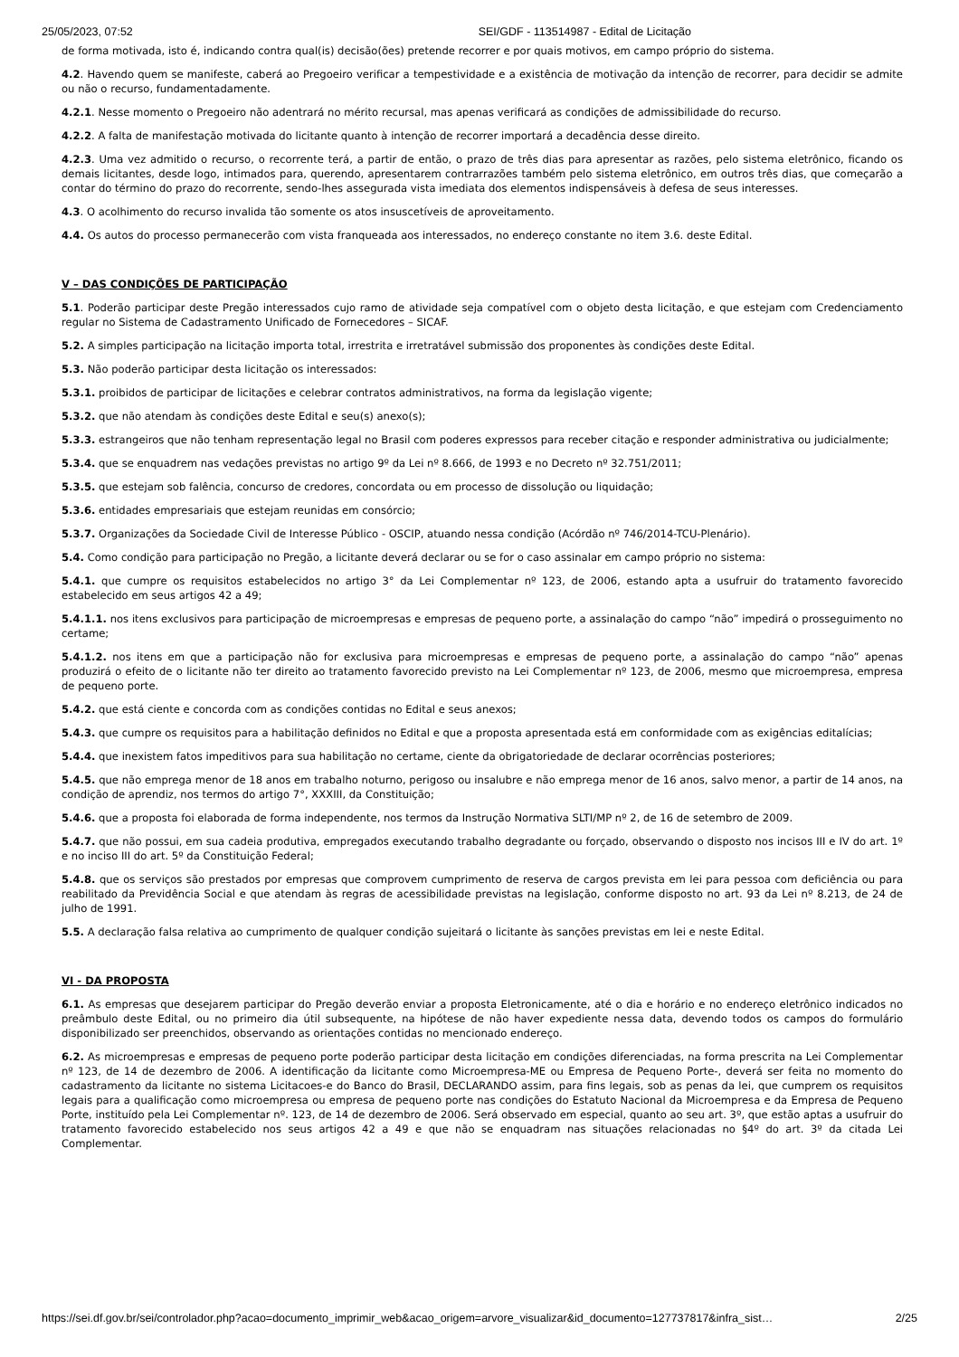25/05/2023, 07:52 SEI/GDF - 113514987 - Edital de Licitação
de forma motivada, isto é, indicando contra qual(is) decisão(ões) pretende recorrer e por quais motivos, em campo próprio do sistema.
4.2. Havendo quem se manifeste, caberá ao Pregoeiro verificar a tempestividade e a existência de motivação da intenção de recorrer, para decidir se admite ou não o recurso, fundamentadamente.
4.2.1. Nesse momento o Pregoeiro não adentrará no mérito recursal, mas apenas verificará as condições de admissibilidade do recurso.
4.2.2. A falta de manifestação motivada do licitante quanto à intenção de recorrer importará a decadência desse direito.
4.2.3. Uma vez admitido o recurso, o recorrente terá, a partir de então, o prazo de três dias para apresentar as razões, pelo sistema eletrônico, ficando os demais licitantes, desde logo, intimados para, querendo, apresentarem contrarrazões também pelo sistema eletrônico, em outros três dias, que começarão a contar do término do prazo do recorrente, sendo-lhes assegurada vista imediata dos elementos indispensáveis à defesa de seus interesses.
4.3. O acolhimento do recurso invalida tão somente os atos insuscetíveis de aproveitamento.
4.4. Os autos do processo permanecerão com vista franqueada aos interessados, no endereço constante no item 3.6. deste Edital.
V – DAS CONDIÇÕES DE PARTICIPAÇÃO
5.1. Poderão participar deste Pregão interessados cujo ramo de atividade seja compatível com o objeto desta licitação, e que estejam com Credenciamento regular no Sistema de Cadastramento Unificado de Fornecedores – SICAF.
5.2. A simples participação na licitação importa total, irrestrita e irretratável submissão dos proponentes às condições deste Edital.
5.3. Não poderão participar desta licitação os interessados:
5.3.1. proibidos de participar de licitações e celebrar contratos administrativos, na forma da legislação vigente;
5.3.2. que não atendam às condições deste Edital e seu(s) anexo(s);
5.3.3. estrangeiros que não tenham representação legal no Brasil com poderes expressos para receber citação e responder administrativa ou judicialmente;
5.3.4. que se enquadrem nas vedações previstas no artigo 9º da Lei nº 8.666, de 1993 e no Decreto nº 32.751/2011;
5.3.5. que estejam sob falência, concurso de credores, concordata ou em processo de dissolução ou liquidação;
5.3.6. entidades empresariais que estejam reunidas em consórcio;
5.3.7. Organizações da Sociedade Civil de Interesse Público - OSCIP, atuando nessa condição (Acórdão nº 746/2014-TCU-Plenário).
5.4. Como condição para participação no Pregão, a licitante deverá declarar ou se for o caso assinalar em campo próprio no sistema:
5.4.1. que cumpre os requisitos estabelecidos no artigo 3° da Lei Complementar nº 123, de 2006, estando apta a usufruir do tratamento favorecido estabelecido em seus artigos 42 a 49;
5.4.1.1. nos itens exclusivos para participação de microempresas e empresas de pequeno porte, a assinalação do campo “não” impedirá o prosseguimento no certame;
5.4.1.2. nos itens em que a participação não for exclusiva para microempresas e empresas de pequeno porte, a assinalação do campo “não” apenas produzirá o efeito de o licitante não ter direito ao tratamento favorecido previsto na Lei Complementar nº 123, de 2006, mesmo que microempresa, empresa de pequeno porte.
5.4.2. que está ciente e concorda com as condições contidas no Edital e seus anexos;
5.4.3. que cumpre os requisitos para a habilitação definidos no Edital e que a proposta apresentada está em conformidade com as exigências editalícias;
5.4.4. que inexistem fatos impeditivos para sua habilitação no certame, ciente da obrigatoriedade de declarar ocorrências posteriores;
5.4.5. que não emprega menor de 18 anos em trabalho noturno, perigoso ou insalubre e não emprega menor de 16 anos, salvo menor, a partir de 14 anos, na condição de aprendiz, nos termos do artigo 7°, XXXIII, da Constituição;
5.4.6. que a proposta foi elaborada de forma independente, nos termos da Instrução Normativa SLTI/MP nº 2, de 16 de setembro de 2009.
5.4.7. que não possui, em sua cadeia produtiva, empregados executando trabalho degradante ou forçado, observando o disposto nos incisos III e IV do art. 1º e no inciso III do art. 5º da Constituição Federal;
5.4.8. que os serviços são prestados por empresas que comprovem cumprimento de reserva de cargos prevista em lei para pessoa com deficiência ou para reabilitado da Previdência Social e que atendam às regras de acessibilidade previstas na legislação, conforme disposto no art. 93 da Lei nº 8.213, de 24 de julho de 1991.
5.5. A declaração falsa relativa ao cumprimento de qualquer condição sujeitará o licitante às sanções previstas em lei e neste Edital.
VI - DA PROPOSTA
6.1. As empresas que desejarem participar do Pregão deverão enviar a proposta Eletronicamente, até o dia e horário e no endereço eletrônico indicados no preâmbulo deste Edital, ou no primeiro dia útil subsequente, na hipótese de não haver expediente nessa data, devendo todos os campos do formulário disponibilizado ser preenchidos, observando as orientações contidas no mencionado endereço.
6.2. As microempresas e empresas de pequeno porte poderão participar desta licitação em condições diferenciadas, na forma prescrita na Lei Complementar nº 123, de 14 de dezembro de 2006. A identificação da licitante como Microempresa-ME ou Empresa de Pequeno Porte-, deverá ser feita no momento do cadastramento da licitante no sistema Licitacoes-e do Banco do Brasil, DECLARANDO assim, para fins legais, sob as penas da lei, que cumprem os requisitos legais para a qualificação como microempresa ou empresa de pequeno porte nas condições do Estatuto Nacional da Microempresa e da Empresa de Pequeno Porte, instituído pela Lei Complementar nº. 123, de 14 de dezembro de 2006. Será observado em especial, quanto ao seu art. 3º, que estão aptas a usufruir do tratamento favorecido estabelecido nos seus artigos 42 a 49 e que não se enquadram nas situações relacionadas no §4º do art. 3º da citada Lei Complementar.
https://sei.df.gov.br/sei/controlador.php?acao=documento_imprimir_web&acao_origem=arvore_visualizar&id_documento=127737817&infra_sist… 2/25